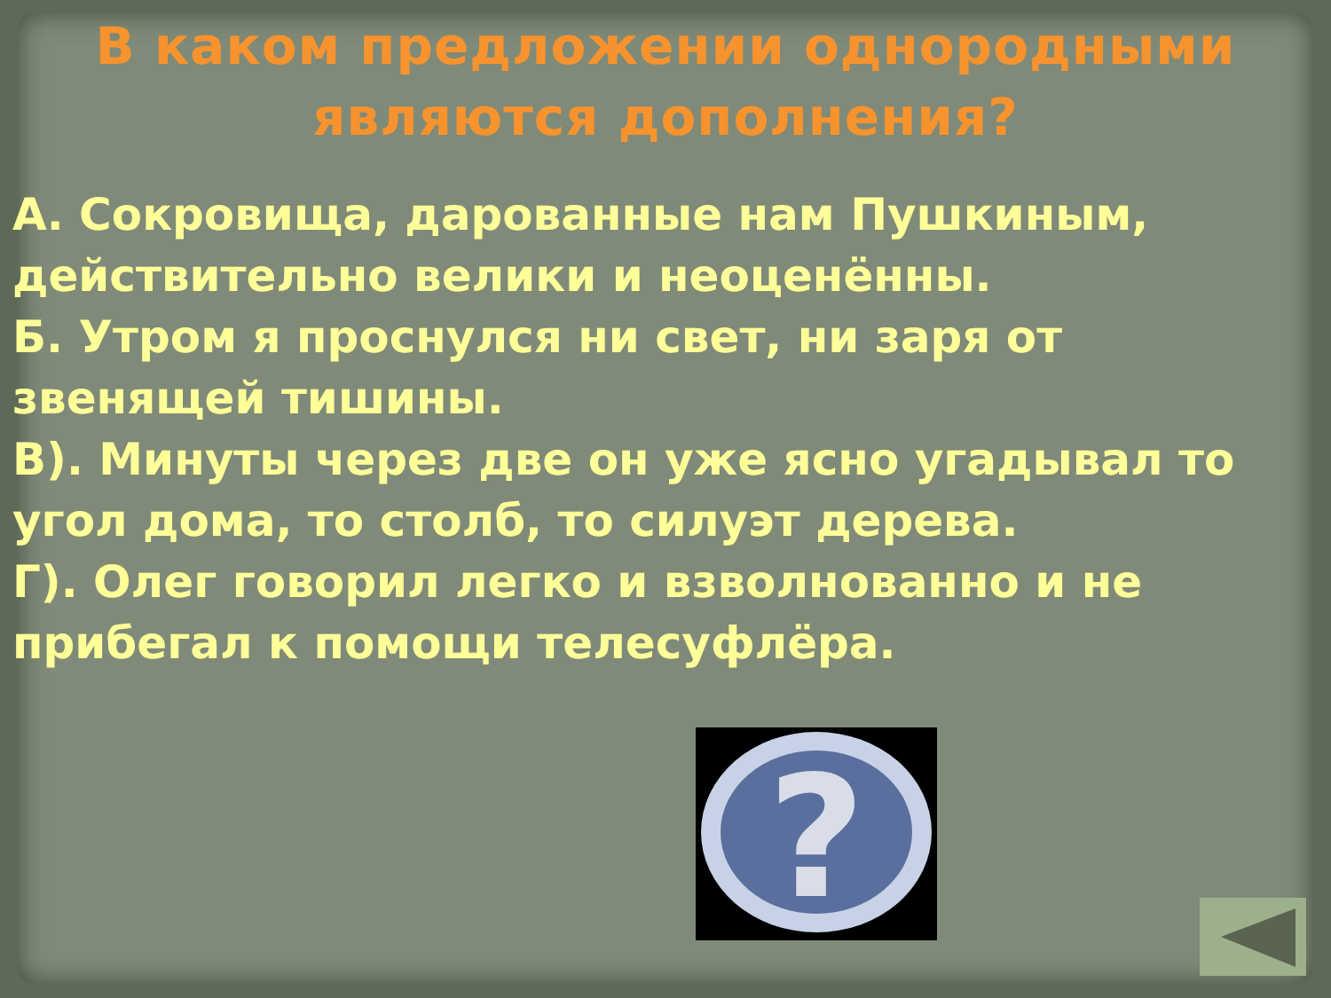В каком предложении однородными являются дополнения?
А. Сокровища, дарованные нам Пушкиным, действительно велики и неоценённы.
Б. Утром я проснулся ни свет, ни заря от звенящей тишины.
В). Минуты через две он уже ясно угадывал то угол дома, то столб, то силуэт дерева.
Г). Олег говорил легко и взволнованно и не прибегал к помощи телесуфлёра.
?